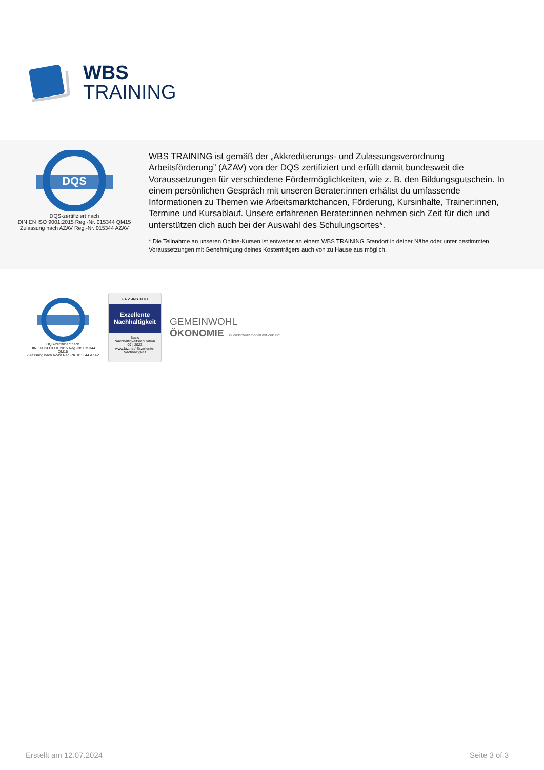WBS
TRAINING
DQS
DQS-zertifiziert nach
DIN EN ISO 9001:2015 Reg.-Nr. 015344 QM15
Zulassung nach AZAV Reg.-Nr. 015344 AZAV
WBS TRAINING ist gemäß der „Akkreditierungs- und Zulassungsverordnung Arbeitsförderung” (AZAV) von der DQS zertifiziert und erfüllt damit bundesweit die Voraussetzungen für verschiedene Fördermöglichkeiten, wie z. B. den Bildungsgutschein. In einem persönlichen Gespräch mit unseren Berater:innen erhältst du umfassende Informationen zu Themen wie Arbeitsmarktchancen, Förderung, Kursinhalte, Trainer:innen, Termine und Kursablauf. Unsere erfahrenen Berater:innen nehmen sich Zeit für dich und unterstützen dich auch bei der Auswahl des Schulungsortes*.
* Die Teilnahme an unseren Online-Kursen ist entweder an einem WBS TRAINING Standort in deiner Nähe oder unter bestimmten Voraussetzungen mit Genehmigung deines Kostenträgers auch von zu Hause aus möglich.
DQS-zertifiziert nach
DIN EN ISO 9001:2015 Reg.-Nr. 015344 QM15
Zulassung nach AZAV Reg.-Nr. 015344 AZAV
F.A.Z.-INSTITUT
Exzellente Nachhaltigkeit
Basic
Nachhaltigkeitsreputation
09 | 2023
www.faz.net/ Exzellente-Nachhaltigkeit
GEMEINWOHL
ÖKONOMIE Ein Wirtschaftsmodell mit Zukunft
Erstellt am 12.07.2024 Seite 3 of 3